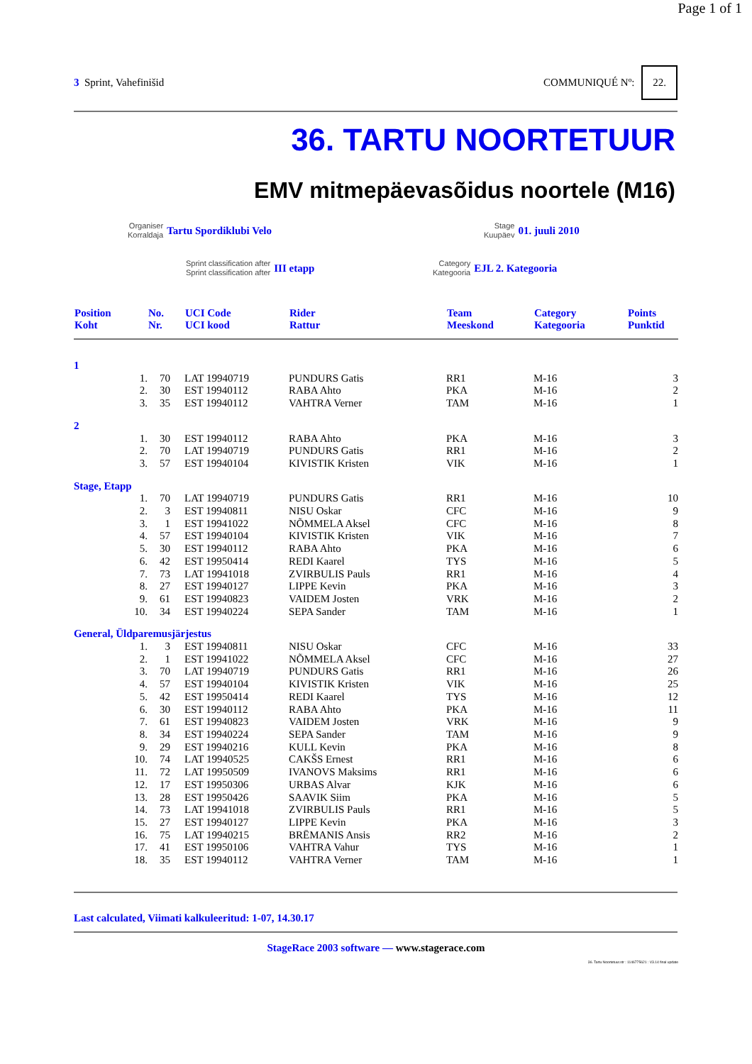Page 1 of 1
3 Sprint, Vahefinišid COMMUNIQUÉ Nº: 22.
36. TARTU NOORTETUUR
EMV mitmepäevasõidus noortele (M16)
Organiser
Korraldaja
Tartu Spordiklubi Velo
Stage
Kuupäev
01. juuli 2010
Sprint classification after
Sprint classification after
III etapp
Category
Kategooria
EJL 2. Kategooria
| Position Koht | | No. Nr. | UCI Code UCI kood | Rider Rattur | Team Meeskond | Category Kategooria | Points Punktid |
| --- | --- | --- | --- | --- | --- | --- | --- |
| 1 | | | | | | | |
| | 1. | 70 | LAT 19940719 | PUNDURS Gatis | RR1 | M-16 | 3 |
| | 2. | 30 | EST 19940112 | RABA Ahto | PKA | M-16 | 2 |
| | 3. | 35 | EST 19940112 | VAHTRA Verner | TAM | M-16 | 1 |
| 2 | | | | | | | |
| | 1. | 30 | EST 19940112 | RABA Ahto | PKA | M-16 | 3 |
| | 2. | 70 | LAT 19940719 | PUNDURS Gatis | RR1 | M-16 | 2 |
| | 3. | 57 | EST 19940104 | KIVISTIK Kristen | VIK | M-16 | 1 |
| Stage, Etapp | | | | | | | |
| | 1. | 70 | LAT 19940719 | PUNDURS Gatis | RR1 | M-16 | 10 |
| | 2. | 3 | EST 19940811 | NISU Oskar | CFC | M-16 | 9 |
| | 3. | 1 | EST 19941022 | NÕMMELA Aksel | CFC | M-16 | 8 |
| | 4. | 57 | EST 19940104 | KIVISTIK Kristen | VIK | M-16 | 7 |
| | 5. | 30 | EST 19940112 | RABA Ahto | PKA | M-16 | 6 |
| | 6. | 42 | EST 19950414 | REDI Kaarel | TYS | M-16 | 5 |
| | 7. | 73 | LAT 19941018 | ZVIRBULIS Pauls | RR1 | M-16 | 4 |
| | 8. | 27 | EST 19940127 | LIPPE Kevin | PKA | M-16 | 3 |
| | 9. | 61 | EST 19940823 | VAIDEM Josten | VRK | M-16 | 2 |
| | 10. | 34 | EST 19940224 | SEPA Sander | TAM | M-16 | 1 |
| General, Üldparemusjärjestus | | | | | | | |
| | 1. | 3 | EST 19940811 | NISU Oskar | CFC | M-16 | 33 |
| | 2. | 1 | EST 19941022 | NÕMMELA Aksel | CFC | M-16 | 27 |
| | 3. | 70 | LAT 19940719 | PUNDURS Gatis | RR1 | M-16 | 26 |
| | 4. | 57 | EST 19940104 | KIVISTIK Kristen | VIK | M-16 | 25 |
| | 5. | 42 | EST 19950414 | REDI Kaarel | TYS | M-16 | 12 |
| | 6. | 30 | EST 19940112 | RABA Ahto | PKA | M-16 | 11 |
| | 7. | 61 | EST 19940823 | VAIDEM Josten | VRK | M-16 | 9 |
| | 8. | 34 | EST 19940224 | SEPA Sander | TAM | M-16 | 9 |
| | 9. | 29 | EST 19940216 | KULL Kevin | PKA | M-16 | 8 |
| | 10. | 74 | LAT 19940525 | CAKŠS Ernest | RR1 | M-16 | 6 |
| | 11. | 72 | LAT 19950509 | IVANOVS Maksims | RR1 | M-16 | 6 |
| | 12. | 17 | EST 19950306 | URBAS Alvar | KJK | M-16 | 6 |
| | 13. | 28 | EST 19950426 | SAAVIK Siim | PKA | M-16 | 5 |
| | 14. | 73 | LAT 19941018 | ZVIRBULIS Pauls | RR1 | M-16 | 5 |
| | 15. | 27 | EST 19940127 | LIPPE Kevin | PKA | M-16 | 3 |
| | 16. | 75 | LAT 19940215 | BRĒMANIS Ansis | RR2 | M-16 | 2 |
| | 17. | 41 | EST 19950106 | VAHTRA Vahur | TYS | M-16 | 1 |
| | 18. | 35 | EST 19940112 | VAHTRA Verner | TAM | M-16 | 1 |
Last calculated, Viimati kalkuleeritud: 1-07, 14.30.17
StageRace 2003 software — www.stagerace.com
36. Tartu Noortetuur.str : 1146775621 : V3.14 final update